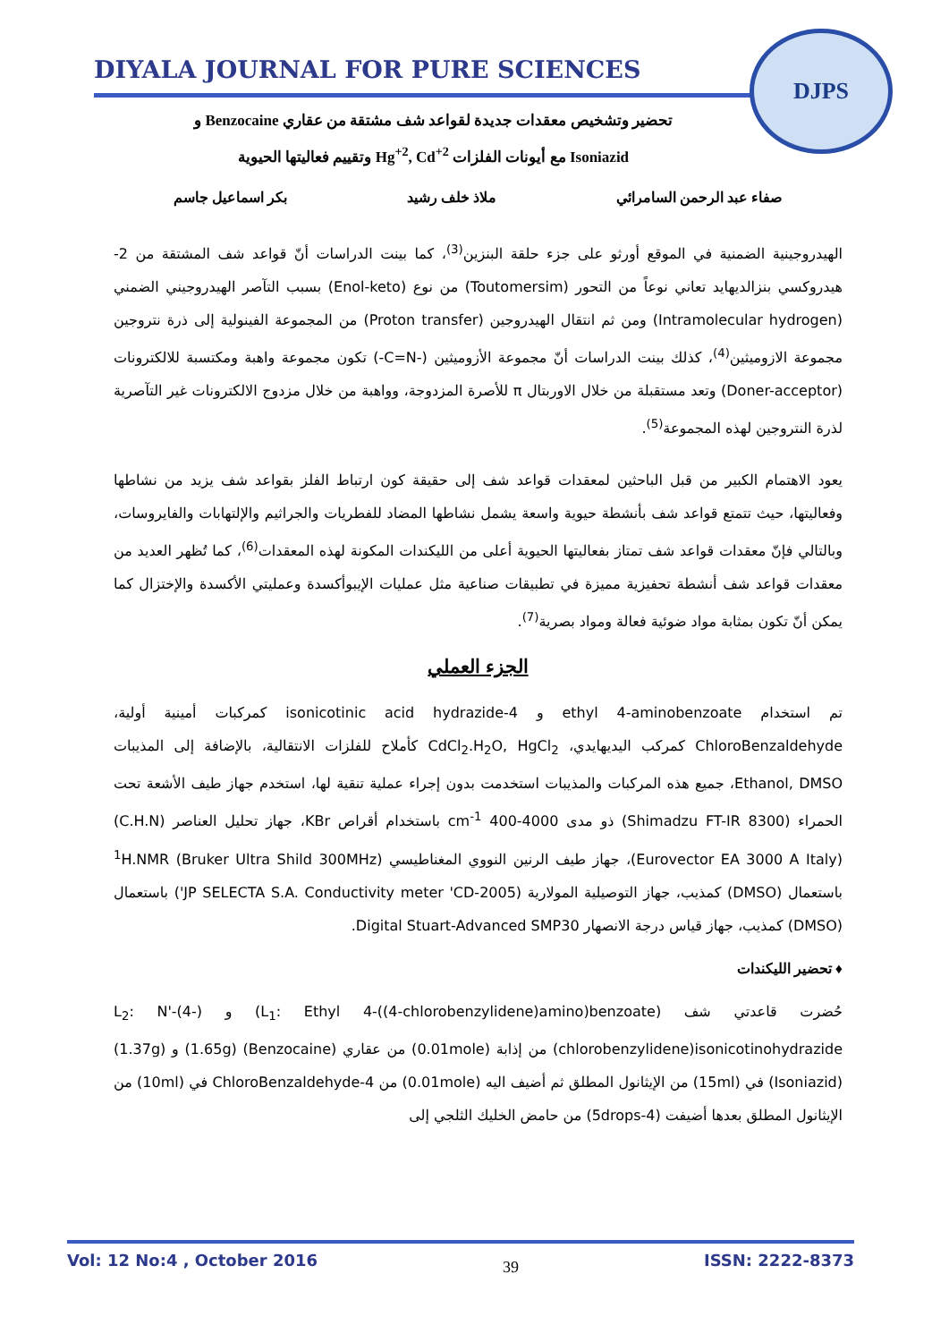DIYALA JOURNAL FOR PURE SCIENCES
DJPS
تحضير وتشخيص معقدات جديدة لقواعد شف مشتقة من عقاري Benzocaine و
Isoniazid مع أيونات الفلزات Hg<sup>+2</sup>, Cd<sup>+2</sup> وتقييم فعاليتها الحيوية
صفاء عبد الرحمن السامرائي ملاذ خلف رشيد بكر اسماعيل جاسم
الهيدروجينية الضمنية في الموقع أورثو على جزء حلقة البنزين<sup>(3)</sup>، كما بينت الدراسات أنّ قواعد شف المشتقة من 2-هيدروكسي بنزالديهايد تعاني نوعاً من التحور (Toutomersim) من نوع (Enol-keto) بسبب التآصر الهيدروجيني الضمني (Intramolecular hydrogen) ومن ثم انتقال الهيدروجين (Proton transfer) من المجموعة الفينولية إلى ذرة نتروجين مجموعة الازوميثين<sup>(4)</sup>، كذلك بينت الدراسات أنّ مجموعة الأزوميثين (-C=N-) تكون مجموعة واهبة ومكتسبة للالكترونات (Doner-acceptor) وتعد مستقبلة من خلال الاوربتال π للأصرة المزدوجة، وواهبة من خلال مزدوج الالكترونات غير التآصرية لذرة النتروجين لهذه المجموعة<sup>(5)</sup>.
يعود الاهتمام الكبير من قبل الباحثين لمعقدات قواعد شف إلى حقيقة كون ارتباط الفلز بقواعد شف يزيد من نشاطها وفعاليتها، حيث تتمتع قواعد شف بأنشطة حيوية واسعة يشمل نشاطها المضاد للفطريات والجراثيم والإلتهابات والفايروسات، وبالتالي فإنّ معقدات قواعد شف تمتاز بفعاليتها الحيوية أعلى من الليكندات المكونة لهذه المعقدات<sup>(6)</sup>، كما تُظهر العديد من معقدات قواعد شف أنشطة تحفيزية مميزة في تطبيقات صناعية مثل عمليات الإيبوأكسدة وعمليتي الأكسدة والإختزال كما يمكن أنّ تكون بمثابة مواد ضوئية فعالة ومواد بصرية<sup>(7)</sup>.
الجزء العملي
تم استخدام ethyl 4-aminobenzoate و 4-isonicotinic acid hydrazide كمركبات أمينية أولية، ChloroBenzaldehyde كمركب اليديهايدي، CdCl<sub>2</sub>.H<sub>2</sub>O, HgCl<sub>2</sub> كأملاح للفلزات الانتقالية، بالإضافة إلى المذيبات Ethanol, DMSO، جميع هذه المركبات والمذيبات استخدمت بدون إجراء عملية تنقية لها، استخدم جهاز طيف الأشعة تحت الحمراء (Shimadzu FT-IR 8300) ذو مدى 4000-400 cm<sup>-1</sup> باستخدام أقراص KBr، جهاز تحليل العناصر (C.H.N) (Eurovector EA 3000 A Italy)، جهاز طيف الرنين النووي المغناطيسي <sup>1</sup>H.NMR (Bruker Ultra Shild 300MHz) باستعمال (DMSO) كمذيب، جهاز التوصيلية المولارية (JP SELECTA S.A. Conductivity meter 'CD-2005') باستعمال (DMSO) كمذيب، جهاز قياس درجة الانصهار Digital Stuart-Advanced SMP30.
♦ تحضير الليكندات
حُضرت قاعدتي شف (L<sub>1</sub>: Ethyl 4-((4-chlorobenzylidene)amino)benzoate) و (L<sub>2</sub>: N'-(4-chlorobenzylidene)isonicotinohydrazide) من إذابة (0.01mole) من عقاري (Benzocaine) (1.65g) و (1.37g) (Isoniazid) في (15ml) من الإيثانول المطلق ثم أضيف اليه (0.01mole) من 4-ChloroBenzaldehyde في (10ml) من الإيثانول المطلق بعدها أضيفت (4-5drops) من حامض الخليك الثلجي إلى
Vol: 12 No:4 , October 2016 39 ISSN: 2222-8373